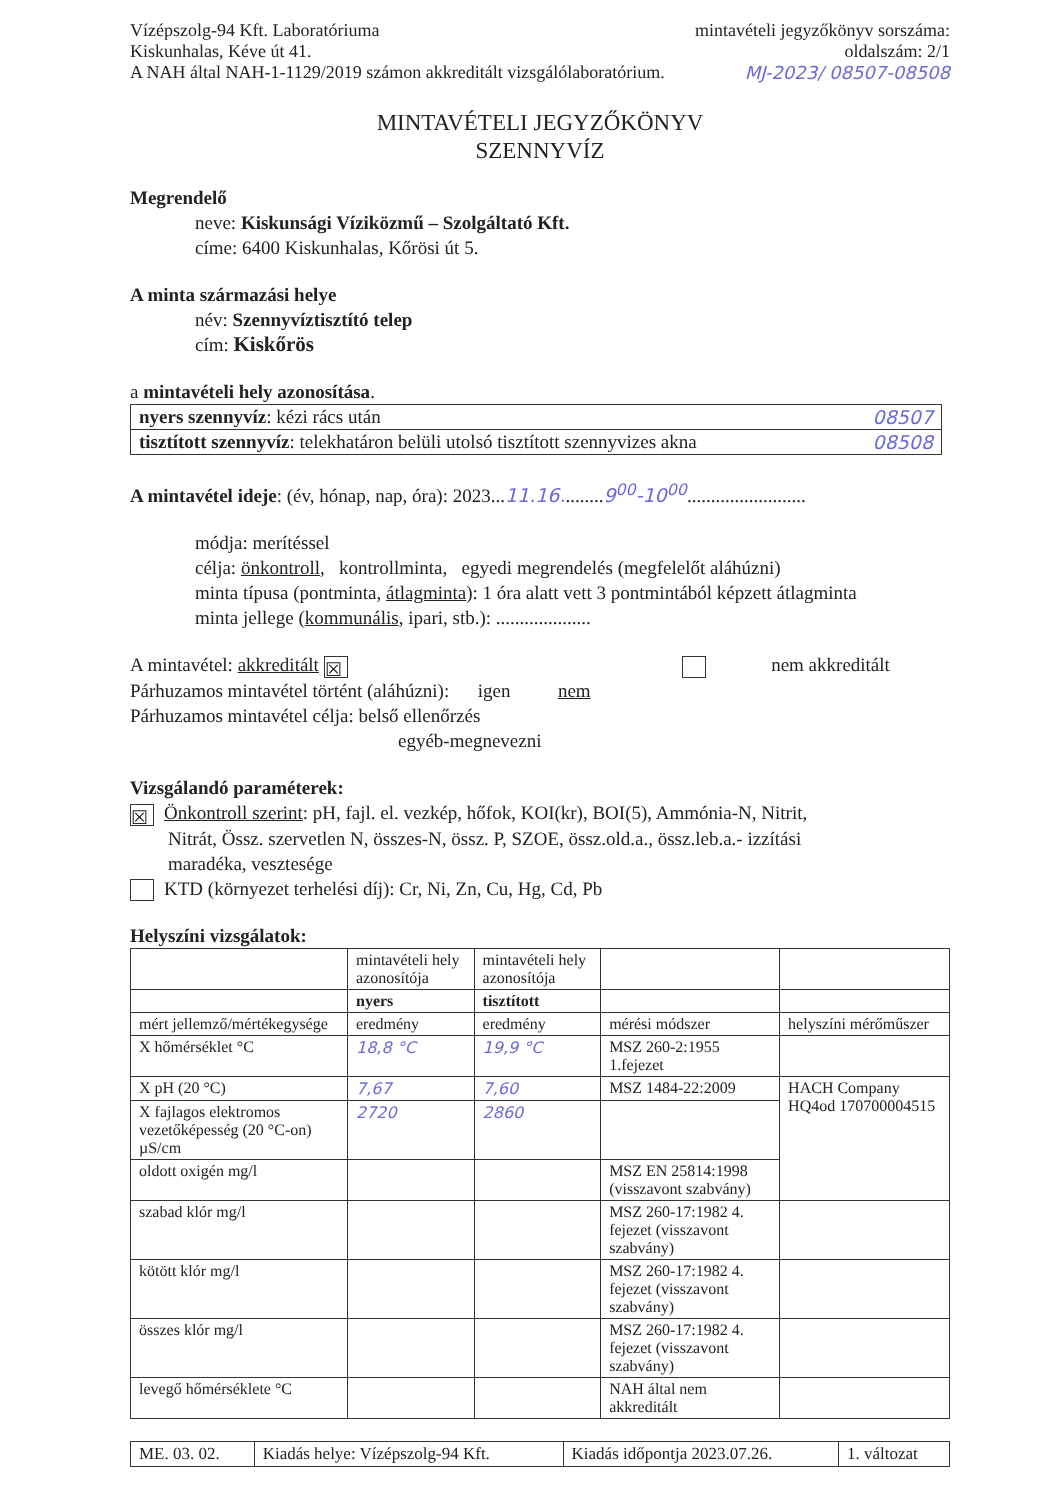Vízépszolg-94 Kft. Laboratóriuma
Kiskunhalas, Kéve út 41.
A NAH által NAH-1-1129/2019 számon akkreditált vizsgálólaboratórium.
mintavételi jegyzőkönyv sorszáma:
oldalszám: 2/1
MJ-2023/ 08507-08508
MINTAVÉTELI JEGYZŐKÖNYV
SZENNYVÍZ
Megrendelő
neve: Kiskunsági Víziközmű – Szolgáltató Kft.
címe: 6400 Kiskunhalas, Kőrösi út 5.
A minta származási helye
név: Szennyvíztisztító telep
cím: Kiskőrös
a mintavételi hely azonosítása.
| nyers szennyvíz : kézi rács után 08507 |
| tisztított szennyvíz : telekhatáron belüli utolsó tisztított szennyvizes akna 08508 |
A mintavétel ideje: (év, hónap, nap, óra): 2023...11.16.........9<sup>00</sup>-10<sup>00</sup>.........................
módja: merítéssel
célja: önkontroll, kontrollminta, egyedi megrendelés (megfelelőt aláhúzni)
minta típusa (pontminta, átlagminta): 1 óra alatt vett 3 pontmintából képzett átlagminta
minta jellege (kommunális, ipari, stb.): ....................
A mintavétel: akkreditált ☒ nem akkreditált
Párhuzamos mintavétel történt (aláhúzni): igen nem
Párhuzamos mintavétel célja: belső ellenőrzés
egyéb-megnevezni
Vizsgálandó paraméterek:
☒ Önkontroll szerint: pH, fajl. el. vezkép, hőfok, KOI(kr), BOI(5), Ammónia-N, Nitrit,
Nitrát, Össz. szervetlen N, összes-N, össz. P, SZOE, össz.old.a., össz.leb.a.- izzítási
maradéka, vesztesége
KTD (környezet terhelési díj): Cr, Ni, Zn, Cu, Hg, Cd, Pb
Helyszíni vizsgálatok:
| | mintavételi hely azonosítója | mintavételi hely azonosítója | | |
| | nyers | tisztított | | |
| mért jellemző/mértékegysége | eredmény | eredmény | mérési módszer | helyszíni mérőműszer |
| X hőmérséklet °C | 18,8 °C | 19,9 °C | MSZ 260-2:1955 1.fejezet | |
| X pH (20 °C) | 7,67 | 7,60 | MSZ 1484-22:2009 | HACH Company HQ4od 170700004515 |
| X fajlagos elektromos vezetőképesség (20 °C-on) µS/cm | 2720 | 2860 | | |
| oldott oxigén mg/l | | | MSZ EN 25814:1998 (visszavont szabvány) | |
| szabad klór mg/l | | | MSZ 260-17:1982 4. fejezet (visszavont szabvány) | |
| kötött klór mg/l | | | MSZ 260-17:1982 4. fejezet (visszavont szabvány) | |
| összes klór mg/l | | | MSZ 260-17:1982 4. fejezet (visszavont szabvány) | |
| levegő hőmérséklete °C | | | NAH által nem akkreditált | |
| ME. 03. 02. | Kiadás helye: Vízépszolg-94 Kft. | Kiadás időpontja 2023.07.26. | 1. változat |